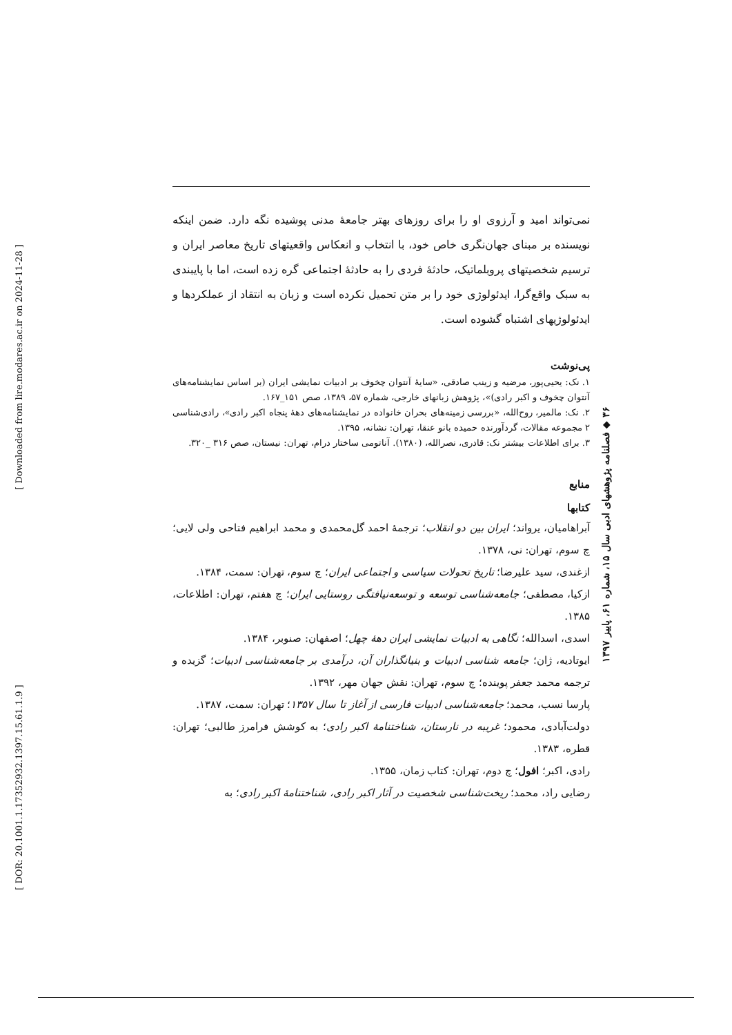[ Downloaded from lire.modares.ac.ir on 2024-11-28 ]
[ DOR: 20.1001.1.17352932.1397.15.61.1.9 ]
نمی‌تواند امید و آرزوی او را برای روزهای بهتر جامعهٔ مدنی پوشیده نگه دارد. ضمن اینکه نویسنده بر مبنای جهان‌نگری خاص خود، با انتخاب و انعکاس واقعیتهای تاریخ معاصر ایران و ترسیم شخصیتهای پروبلماتیک، حادثهٔ فردی را به حادثهٔ اجتماعی گره زده است، اما با پایبندی به سبک واقع‌گرا، ایدئولوژی خود را بر متن تحمیل نکرده است و زبان به انتقاد از عملکردها و ایدئولوژیهای اشتباه گشوده است.
پی‌نوشت
۱. نک: یحیی‌پور، مرضیه و زینب صادقی، «سایهٔ آنتوان چخوف بر ادبیات نمایشی ایران (بر اساس نمایشنامه‌های آنتوان چخوف و اکبر رادی)»، پژوهش زبانهای خارجی، شماره ۵۷، ۱۳۸۹، صص ۱۵۱_۱۶۷.
۲. نک: مالمیر، روح‌الله، «بررسی زمینه‌های بحران خانواده در نمایشنامه‌های دههٔ پنجاه اکبر رادی»، رادی‌شناسی ۲ مجموعه مقالات، گردآورنده حمیده بانو عنقا، تهران: نشانه، ۱۳۹۵.
۳. برای اطلاعات بیشتر نک: قادری، نصرالله، (۱۳۸۰). آناتومی ساختار درام، تهران: نیستان، صص ۳۱۶ _۳۲۰.
منابع
کتابها
آبراهامیان، یرواند؛ ایران بین دو انقلاب؛ ترجمهٔ احمد گل‌محمدی و محمد ابراهیم فتاحی ولی لایی؛ چ سوم، تهران: نی، ۱۳۷۸.
ازغندی، سید علیرضا؛ تاریخ تحولات سیاسی و اجتماعی ایران؛ چ سوم، تهران: سمت، ۱۳۸۴.
ازکیا، مصطفی؛ جامعه‌شناسی توسعه و توسعه‌نیافتگی روستایی ایران؛ چ هفتم، تهران: اطلاعات، ۱۳۸۵.
اسدی، اسدالله؛ نگاهی به ادبیات نمایشی ایران دههٔ چهل؛ اصفهان: صنوبر، ۱۳۸۴.
ایوتادیه، ژان؛ جامعه شناسی ادبیات و بنیانگذاران آن، درآمدی بر جامعه‌شناسی ادبیات؛ گزیده و ترجمه محمد جعفر پوینده؛ چ سوم، تهران: نقش جهان مهر، ۱۳۹۲.
پارسا نسب، محمد؛ جامعه‌شناسی ادبیات فارسی از آغاز تا سال ۱۳۵۷؛ تهران: سمت، ۱۳۸۷.
دولت‌آبادی، محمود؛ غریبه در نارستان، شناختنامهٔ اکبر رادی؛ به کوشش فرامرز طالبی؛ تهران: قطره، ۱۳۸۳.
رادی، اکبر؛ افول؛ چ دوم، تهران: کتاب زمان، ۱۳۵۵.
رضایی راد، محمد؛ ریخت‌شناسی شخصیت در آثار اکبر رادی، شناختنامهٔ اکبر رادی؛ به
۳۶ ◆ فصلنامه پژوهشهای ادبی سال ۱۵، شماره ۶۱، پاییز ۱۳۹۷